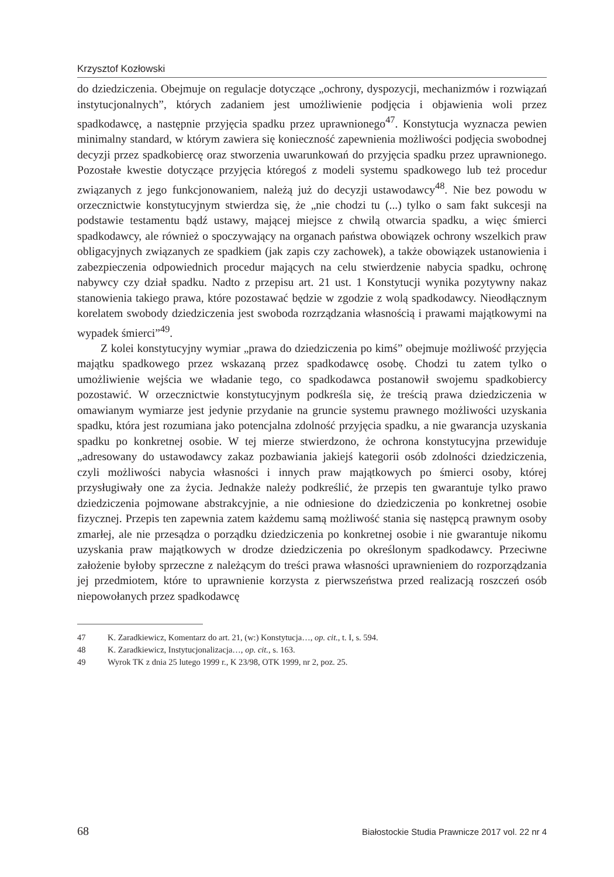Krzysztof Kozłowski
do dziedziczenia. Obejmuje on regulacje dotyczące „ochrony, dyspozycji, mechanizmów i rozwiązań instytucjonalnych”, których zadaniem jest umożliwienie podjęcia i objawienia woli przez spadkodawcę, a następnie przyjęcia spadku przez uprawnionego<sup>47</sup>. Konstytucja wyznacza pewien minimalny standard, w którym zawiera się konieczność zapewnienia możliwości podjęcia swobodnej decyzji przez spadkobiercę oraz stworzenia uwarunkowań do przyjęcia spadku przez uprawnionego. Pozostałe kwestie dotyczące przyjęcia któregoś z modeli systemu spadkowego lub też procedur związanych z jego funkcjonowaniem, należą już do decyzji ustawodawcy<sup>48</sup>. Nie bez powodu w orzecznictwie konstytucyjnym stwierdza się, że „nie chodzi tu (...) tylko o sam fakt sukcesji na podstawie testamentu bądź ustawy, mającej miejsce z chwilą otwarcia spadku, a więc śmierci spadkodawcy, ale również o spoczywający na organach państwa obowiązek ochrony wszelkich praw obligacyjnych związanych ze spadkiem (jak zapis czy zachowek), a także obowiązek ustanowienia i zabezpieczenia odpowiednich procedur mających na celu stwierdzenie nabycia spadku, ochronę nabywcy czy dział spadku. Nadto z przepisu art. 21 ust. 1 Konstytucji wynika pozytywny nakaz stanowienia takiego prawa, które pozostawać będzie w zgodzie z wolą spadkodawcy. Nieodłącznym korelatem swobody dziedziczenia jest swoboda rozrządzania własnością i prawami majątkowymi na wypadek śmierci”<sup>49</sup>.
Z kolei konstytucyjny wymiar „prawa do dziedziczenia po kimś” obejmuje możliwość przyjęcia majątku spadkowego przez wskazaną przez spadkodawcę osobę. Chodzi tu zatem tylko o umożliwienie wejścia we władanie tego, co spadkodawca postanowił swojemu spadkobiercy pozostawić. W orzecznictwie konstytucyjnym podkreśla się, że treścią prawa dziedziczenia w omawianym wymiarze jest jedynie przydanie na gruncie systemu prawnego możliwości uzyskania spadku, która jest rozumiana jako potencjalna zdolność przyjęcia spadku, a nie gwarancja uzyskania spadku po konkretnej osobie. W tej mierze stwierdzono, że ochrona konstytucyjna przewiduje „adresowany do ustawodawcy zakaz pozbawiania jakiejś kategorii osób zdolności dziedziczenia, czyli możliwości nabycia własności i innych praw majątkowych po śmierci osoby, której przysługiwały one za życia. Jednakże należy podkreślić, że przepis ten gwarantuje tylko prawo dziedziczenia pojmowane abstrakcyjnie, a nie odniesione do dziedziczenia po konkretnej osobie fizycznej. Przepis ten zapewnia zatem każdemu samą możliwość stania się następcą prawnym osoby zmarłej, ale nie przesądza o porządku dziedziczenia po konkretnej osobie i nie gwarantuje nikomu uzyskania praw majątkowych w drodze dziedziczenia po określonym spadkodawcy. Przeciwne założenie byłoby sprzeczne z należącym do treści prawa własności uprawnieniem do rozporządzania jej przedmiotem, które to uprawnienie korzysta z pierwszeństwa przed realizacją roszczeń osób niepowołanych przez spadkodawcę
47 K. Zaradkiewicz, Komentarz do art. 21, (w:) Konstytucja…, op. cit., t. I, s. 594.
48 K. Zaradkiewicz, Instytucjonalizacja…, op. cit., s. 163.
49 Wyrok TK z dnia 25 lutego 1999 r., K 23/98, OTK 1999, nr 2, poz. 25.
68 Białostockie Studia Prawnicze 2017 vol. 22 nr 4